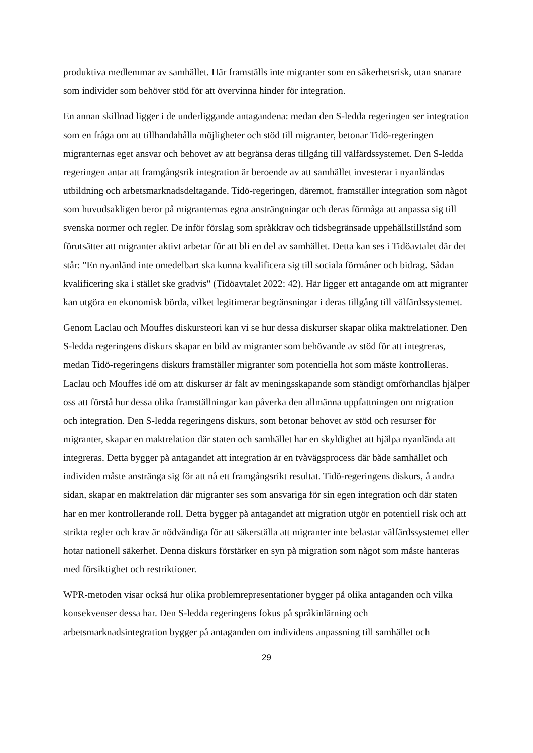produktiva medlemmar av samhället. Här framställs inte migranter som en säkerhetsrisk, utan snarare som individer som behöver stöd för att övervinna hinder för integration.
En annan skillnad ligger i de underliggande antagandena: medan den S-ledda regeringen ser integration som en fråga om att tillhandahålla möjligheter och stöd till migranter, betonar Tidö-regeringen migranternas eget ansvar och behovet av att begränsa deras tillgång till välfärdssystemet. Den S-ledda regeringen antar att framgångsrik integration är beroende av att samhället investerar i nyanländas utbildning och arbetsmarknadsdeltagande. Tidö-regeringen, däremot, framställer integration som något som huvudsakligen beror på migranternas egna ansträngningar och deras förmåga att anpassa sig till svenska normer och regler. De inför förslag som språkkrav och tidsbegränsade uppehållstillstånd som förutsätter att migranter aktivt arbetar för att bli en del av samhället. Detta kan ses i Tidöavtalet där det står: "En nyanländ inte omedelbart ska kunna kvalificera sig till sociala förmåner och bidrag. Sådan kvalificering ska i stället ske gradvis" (Tidöavtalet 2022: 42). Här ligger ett antagande om att migranter kan utgöra en ekonomisk börda, vilket legitimerar begränsningar i deras tillgång till välfärdssystemet.
Genom Laclau och Mouffes diskursteori kan vi se hur dessa diskurser skapar olika maktrelationer. Den S-ledda regeringens diskurs skapar en bild av migranter som behövande av stöd för att integreras, medan Tidö-regeringens diskurs framställer migranter som potentiella hot som måste kontrolleras. Laclau och Mouffes idé om att diskurser är fält av meningsskapande som ständigt omförhandlas hjälper oss att förstå hur dessa olika framställningar kan påverka den allmänna uppfattningen om migration och integration. Den S-ledda regeringens diskurs, som betonar behovet av stöd och resurser för migranter, skapar en maktrelation där staten och samhället har en skyldighet att hjälpa nyanlända att integreras. Detta bygger på antagandet att integration är en tvåvägsprocess där både samhället och individen måste anstränga sig för att nå ett framgångsrikt resultat. Tidö-regeringens diskurs, å andra sidan, skapar en maktrelation där migranter ses som ansvariga för sin egen integration och där staten har en mer kontrollerande roll. Detta bygger på antagandet att migration utgör en potentiell risk och att strikta regler och krav är nödvändiga för att säkerställa att migranter inte belastar välfärdssystemet eller hotar nationell säkerhet. Denna diskurs förstärker en syn på migration som något som måste hanteras med försiktighet och restriktioner.
WPR-metoden visar också hur olika problemrepresentationer bygger på olika antaganden och vilka konsekvenser dessa har. Den S-ledda regeringens fokus på språkinlärning och arbetsmarknadsintegration bygger på antaganden om individens anpassning till samhället och
29